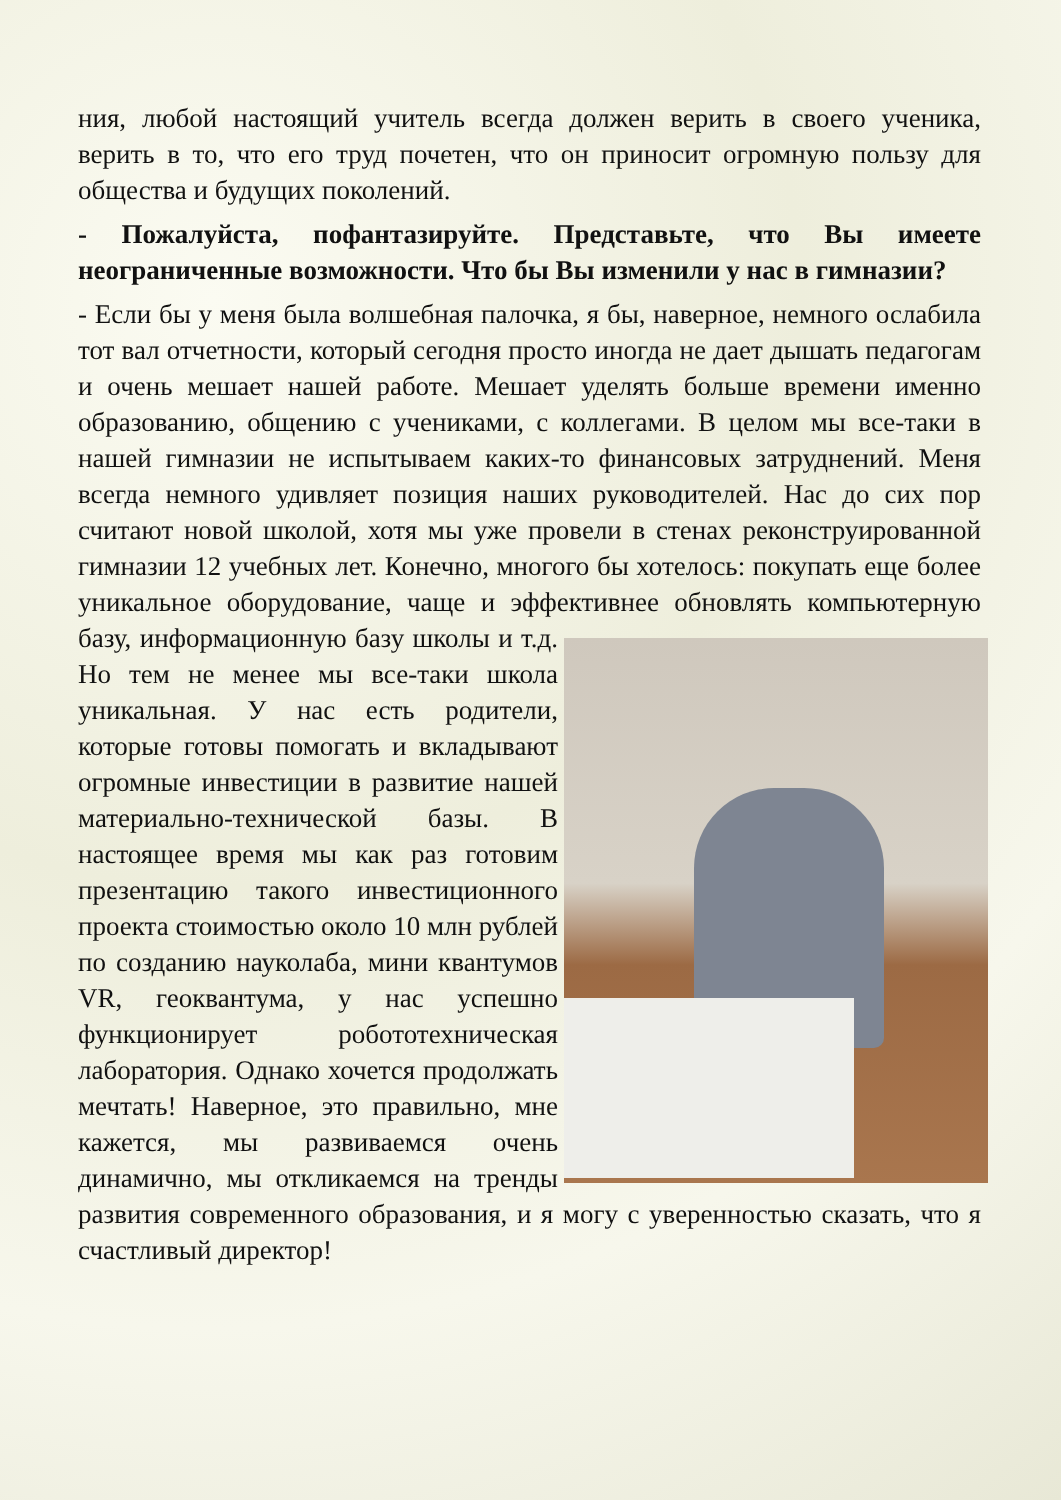ния, любой настоящий учитель всегда должен верить в своего ученика, верить в то, что его труд почетен, что он приносит огромную пользу для общества и будущих поколений.
- Пожалуйста, пофантазируйте. Представьте, что Вы имеете неограниченные возможности. Что бы Вы изменили у нас в гимназии?
- Если бы у меня была волшебная палочка, я бы, наверное, немного ослабила тот вал отчетности, который сегодня просто иногда не дает дышать педагогам и очень мешает нашей работе. Мешает уделять больше времени именно образованию, общению с учениками, с коллегами. В целом мы все-таки в нашей гимназии не испытываем каких-то финансовых затруднений. Меня всегда немного удивляет позиция наших руководителей. Нас до сих пор считают новой школой, хотя мы уже провели в стенах реконструированной гимназии 12 учебных лет. Конечно, многого бы хотелось: покупать еще более уникальное оборудование, чаще и эффективнее обновлять компьютерную базу, информационную базу школы и т.д. Но тем не менее мы все-таки школа уникальная. У нас есть родители, которые готовы помогать и вкладывают огромные инвестиции в развитие нашей материально-технической базы. В настоящее время мы как раз готовим презентацию такого инвестиционного проекта стоимостью около 10 млн рублей по созданию науколаба, мини квантумов VR, геоквантума, у нас успешно функционирует робототехническая лаборатория. Однако хочется продолжать мечтать! Наверное, это правильно, мне кажется, мы развиваемся очень динамично, мы откликаемся на тренды развития современного образования, и я могу с уверенностью сказать, что я счастливый директор!